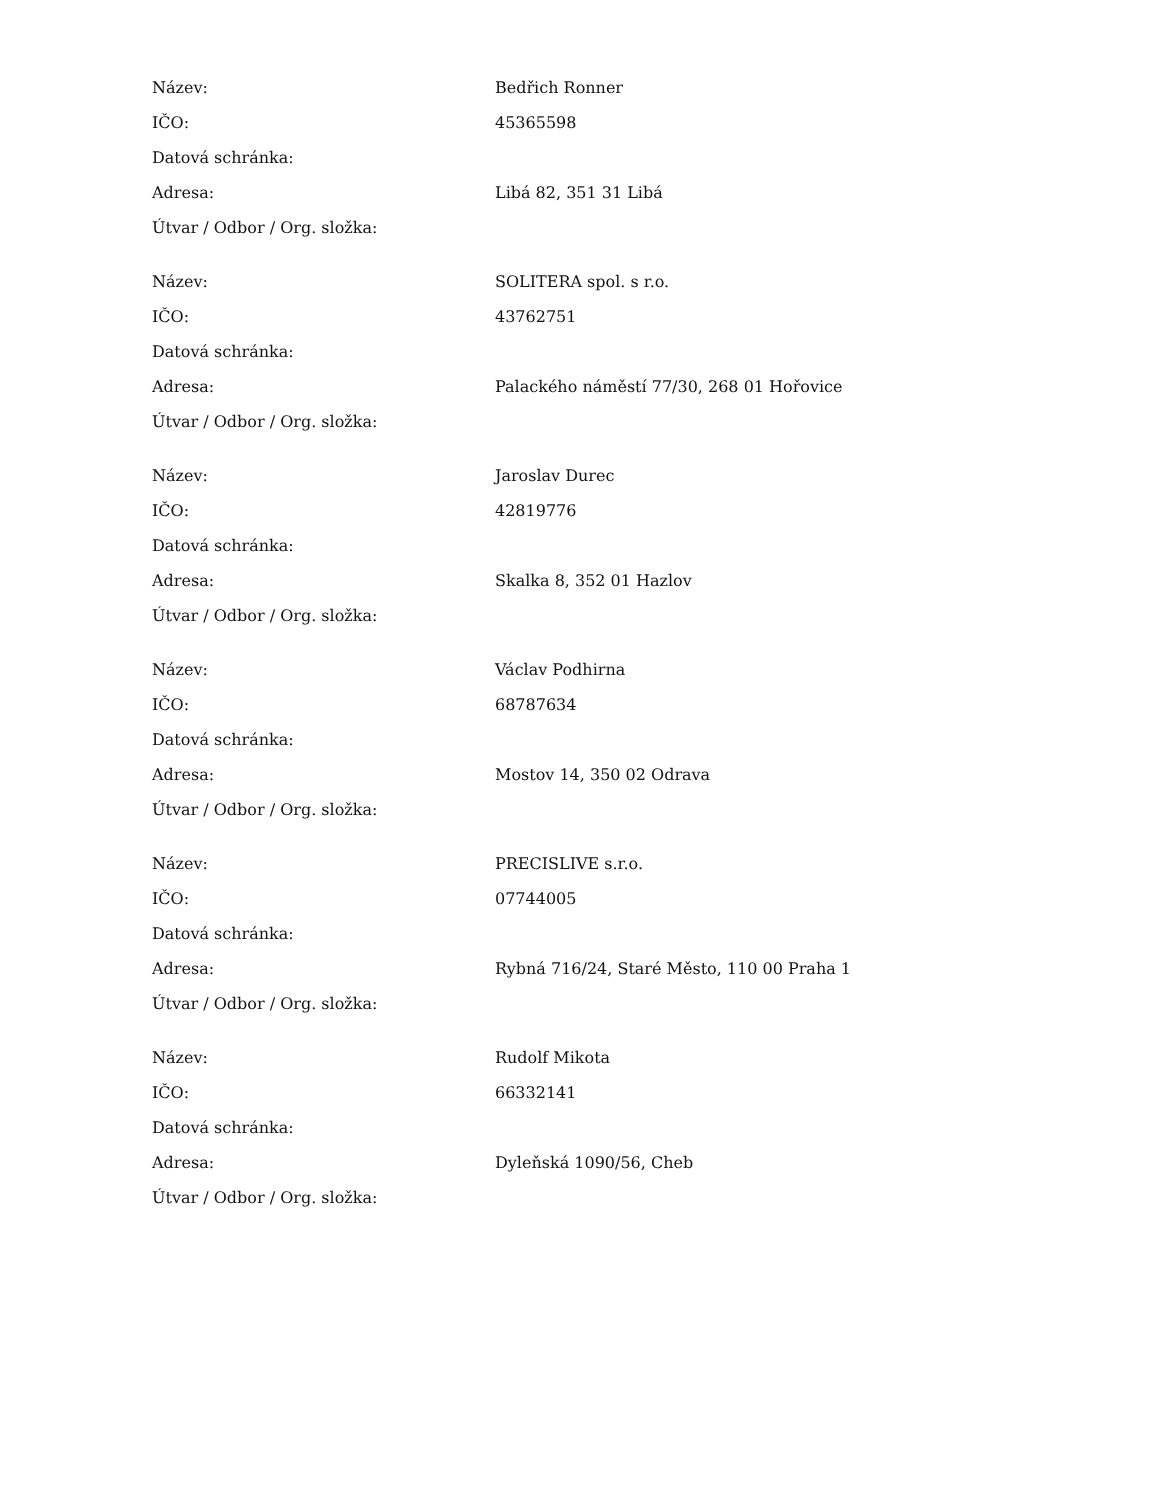| Název: | Bedřich Ronner |
| IČO: | 45365598 |
| Datová schránka: | |
| Adresa: | Libá 82, 351 31 Libá |
| Útvar / Odbor / Org. složka: | |
| Název: | SOLITERA spol. s r.o. |
| IČO: | 43762751 |
| Datová schránka: | |
| Adresa: | Palackého náměstí 77/30, 268 01 Hořovice |
| Útvar / Odbor / Org. složka: | |
| Název: | Jaroslav Durec |
| IČO: | 42819776 |
| Datová schránka: | |
| Adresa: | Skalka 8, 352 01 Hazlov |
| Útvar / Odbor / Org. složka: | |
| Název: | Václav Podhirna |
| IČO: | 68787634 |
| Datová schránka: | |
| Adresa: | Mostov 14, 350 02 Odrava |
| Útvar / Odbor / Org. složka: | |
| Název: | PRECISLIVE s.r.o. |
| IČO: | 07744005 |
| Datová schránka: | |
| Adresa: | Rybná 716/24, Staré Město, 110 00 Praha 1 |
| Útvar / Odbor / Org. složka: | |
| Název: | Rudolf Mikota |
| IČO: | 66332141 |
| Datová schránka: | |
| Adresa: | Dyleňská 1090/56, Cheb |
| Útvar / Odbor / Org. složka: | |